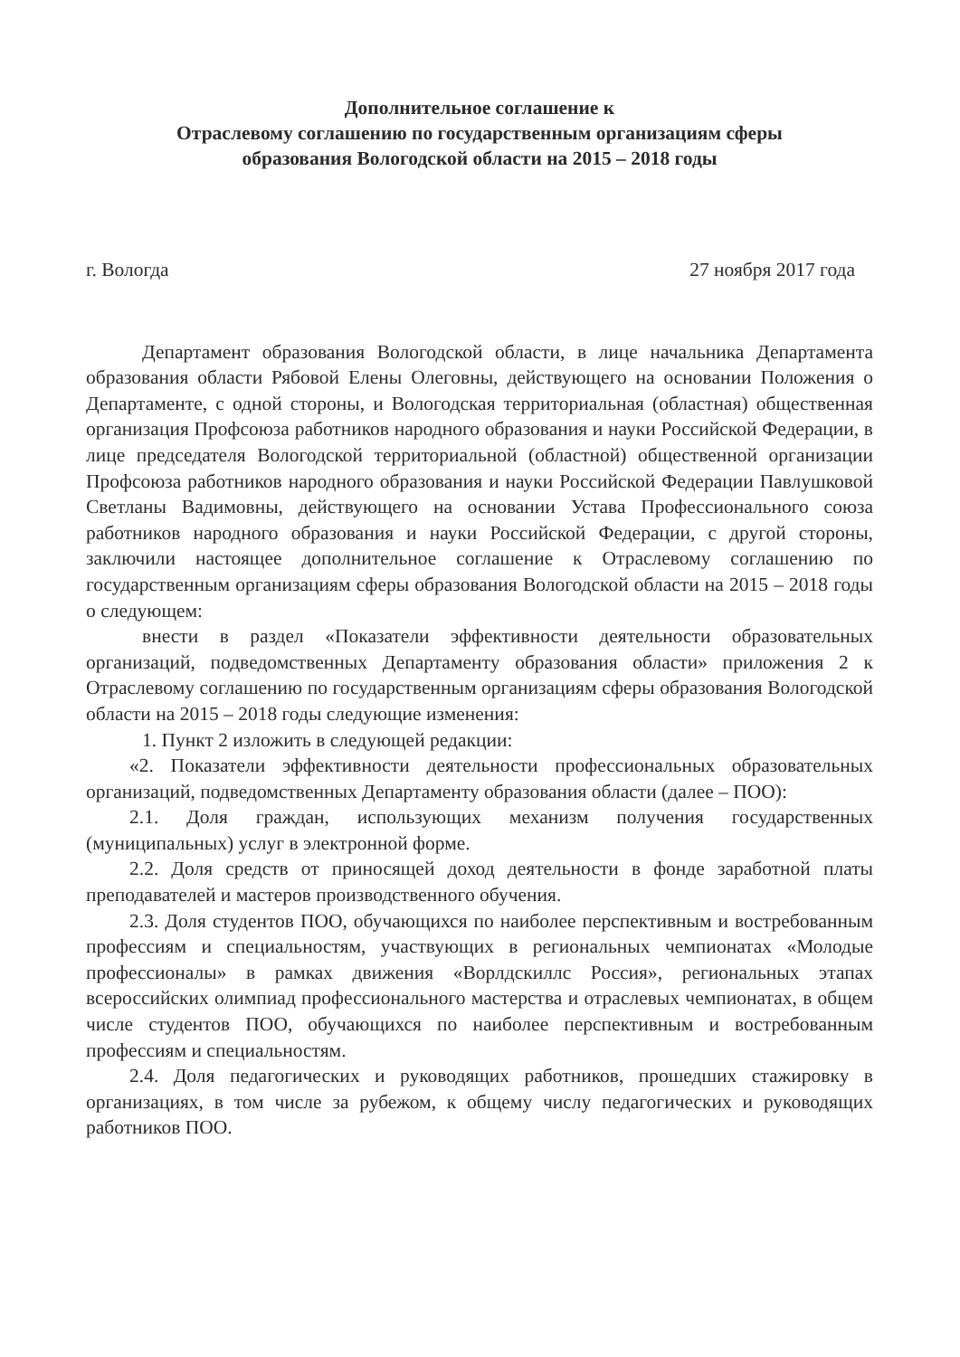Дополнительное соглашение к
Отраслевому соглашению по государственным организациям сферы
образования Вологодской области на 2015 – 2018 годы
г. Вологда 27 ноября 2017 года
Департамент образования Вологодской области, в лице начальника Департамента образования области Рябовой Елены Олеговны, действующего на основании Положения о Департаменте, с одной стороны, и Вологодская территориальная (областная) общественная организация Профсоюза работников народного образования и науки Российской Федерации, в лице председателя Вологодской территориальной (областной) общественной организации Профсоюза работников народного образования и науки Российской Федерации Павлушковой Светланы Вадимовны, действующего на основании Устава Профессионального союза работников народного образования и науки Российской Федерации, с другой стороны, заключили настоящее дополнительное соглашение к Отраслевому соглашению по государственным организациям сферы образования Вологодской области на 2015 – 2018 годы о следующем:
внести в раздел «Показатели эффективности деятельности образовательных организаций, подведомственных Департаменту образования области» приложения 2 к Отраслевому соглашению по государственным организациям сферы образования Вологодской области на 2015 – 2018 годы следующие изменения:
1. Пункт 2 изложить в следующей редакции:
«2. Показатели эффективности деятельности профессиональных образовательных организаций, подведомственных Департаменту образования области (далее – ПОО):
2.1. Доля граждан, использующих механизм получения государственных (муниципальных) услуг в электронной форме.
2.2. Доля средств от приносящей доход деятельности в фонде заработной платы преподавателей и мастеров производственного обучения.
2.3. Доля студентов ПОО, обучающихся по наиболее перспективным и востребованным профессиям и специальностям, участвующих в региональных чемпионатах «Молодые профессионалы» в рамках движения «Ворлдскиллс Россия», региональных этапах всероссийских олимпиад профессионального мастерства и отраслевых чемпионатах, в общем числе студентов ПОО, обучающихся по наиболее перспективным и востребованным профессиям и специальностям.
2.4. Доля педагогических и руководящих работников, прошедших стажировку в организациях, в том числе за рубежом, к общему числу педагогических и руководящих работников ПОО.